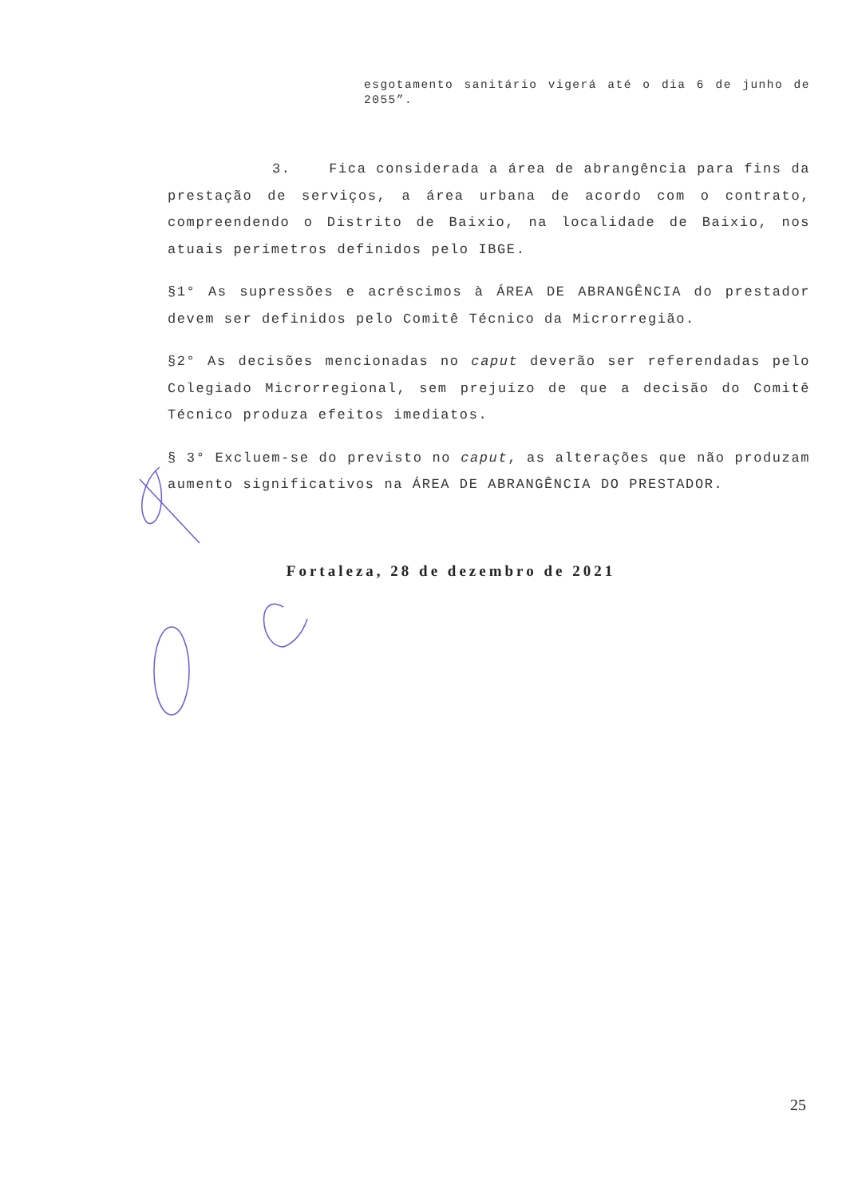esgotamento sanitário vigerá até o dia 6 de junho de 2055”.
3. Fica considerada a área de abrangência para fins da prestação de serviços, a área urbana de acordo com o contrato, compreendendo o Distrito de Baixio, na localidade de Baixio, nos atuais perímetros definidos pelo IBGE.
§1° As supressões e acréscimos à ÁREA DE ABRANGÊNCIA do prestador devem ser definidos pelo Comitê Técnico da Microrregião.
§2° As decisões mencionadas no caput deverão ser referendadas pelo Colegiado Microrregional, sem prejuízo de que a decisão do Comitê Técnico produza efeitos imediatos.
§ 3° Excluem-se do previsto no caput, as alterações que não produzam aumento significativos na ÁREA DE ABRANGÊNCIA DO PRESTADOR.
Fortaleza, 28 de dezembro de 2021
25